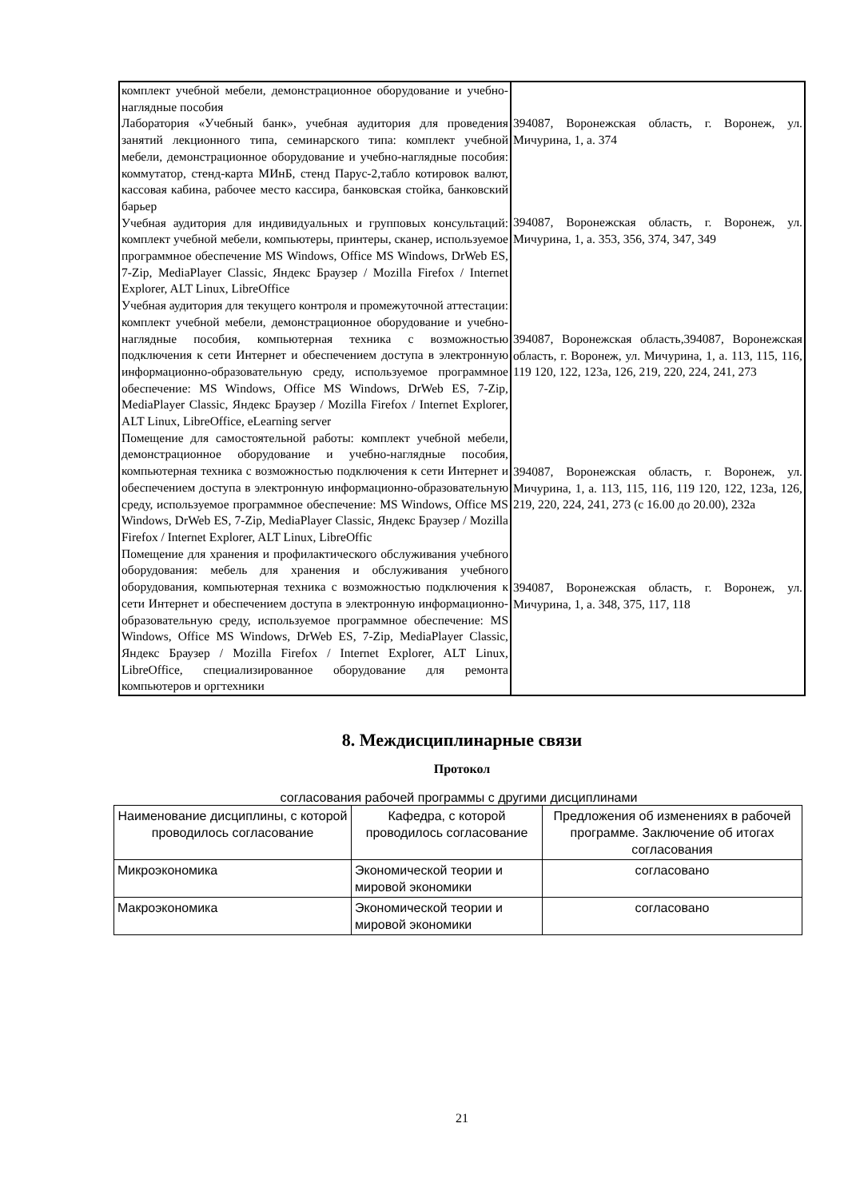| комплект учебной мебели, демонстрационное оборудование и учебно-наглядные пособия Лаборатория «Учебный банк», учебная аудитория для проведения занятий лекционного типа, семинарского типа: комплект учебной мебели, демонстрационное оборудование и учебно-наглядные пособия: коммутатор, стенд-карта МИнБ, стенд Парус-2,табло котировок валют, кассовая кабина, рабочее место кассира, банковская стойка, банковский барьер Учебная аудитория для индивидуальных и групповых консультаций: комплект учебной мебели, компьютеры, принтеры, сканер, используемое программное обеспечение MS Windows, Office MS Windows, DrWeb ES, 7-Zip, MediaPlayer Classic, Яндекс Браузер / Mozilla Firefox / Internet Explorer, ALT Linux, LibreOffice Учебная аудитория для текущего контроля и промежуточной аттестации: комплект учебной мебели, демонстрационное оборудование и учебно-наглядные пособия, компьютерная техника с возможностью подключения к сети Интернет и обеспечением доступа в электронную информационно-образовательную среду, используемое программное обеспечение: MS Windows, Office MS Windows, DrWeb ES, 7-Zip, MediaPlayer Classic, Яндекс Браузер / Mozilla Firefox / Internet Explorer, ALT Linux, LibreOffice, eLearning server Помещение для самостоятельной работы: комплект учебной мебели, демонстрационное оборудование и учебно-наглядные пособия, компьютерная техника с возможностью подключения к сети Интернет и обеспечением доступа в электронную информационно-образовательную среду, используемое программное обеспечение: MS Windows, Office MS Windows, DrWeb ES, 7-Zip, MediaPlayer Classic, Яндекс Браузер / Mozilla Firefox / Internet Explorer, ALT Linux, LibreOffic Помещение для хранения и профилактического обслуживания учебного оборудования: мебель для хранения и обслуживания учебного оборудования, компьютерная техника с возможностью подключения к сети Интернет и обеспечением доступа в электронную информационно-образовательную среду, используемое программное обеспечение: MS Windows, Office MS Windows, DrWeb ES, 7-Zip, MediaPlayer Classic, Яндекс Браузер / Mozilla Firefox / Internet Explorer, ALT Linux, LibreOffice, специализированное оборудование для ремонта компьютеров и оргтехники | 394087, Воронежская область, г. Воронеж, ул. Мичурина, 1, а. 374 394087, Воронежская область, г. Воронеж, ул. Мичурина, 1, а. 353, 356, 374, 347, 349 394087, Воронежская область,394087, Воронежская область, г. Воронеж, ул. Мичурина, 1, а. 113, 115, 116, 119 120, 122, 123а, 126, 219, 220, 224, 241, 273 394087, Воронежская область, г. Воронеж, ул. Мичурина, 1, а. 113, 115, 116, 119 120, 122, 123а, 126, 219, 220, 224, 241, 273 (с 16.00 до 20.00), 232а 394087, Воронежская область, г. Воронеж, ул. Мичурина, 1, а. 348, 375, 117, 118 |
8. Междисциплинарные связи
Протокол
согласования рабочей программы с другими дисциплинами
| Наименование дисциплины, с которой проводилось согласование | Кафедра, с которой проводилось согласование | Предложения об изменениях в рабочей программе. Заключение об итогах согласования |
| --- | --- | --- |
| Микроэкономика | Экономической теории и мировой экономики | согласовано |
| Макроэкономика | Экономической теории и мировой экономики | согласовано |
21